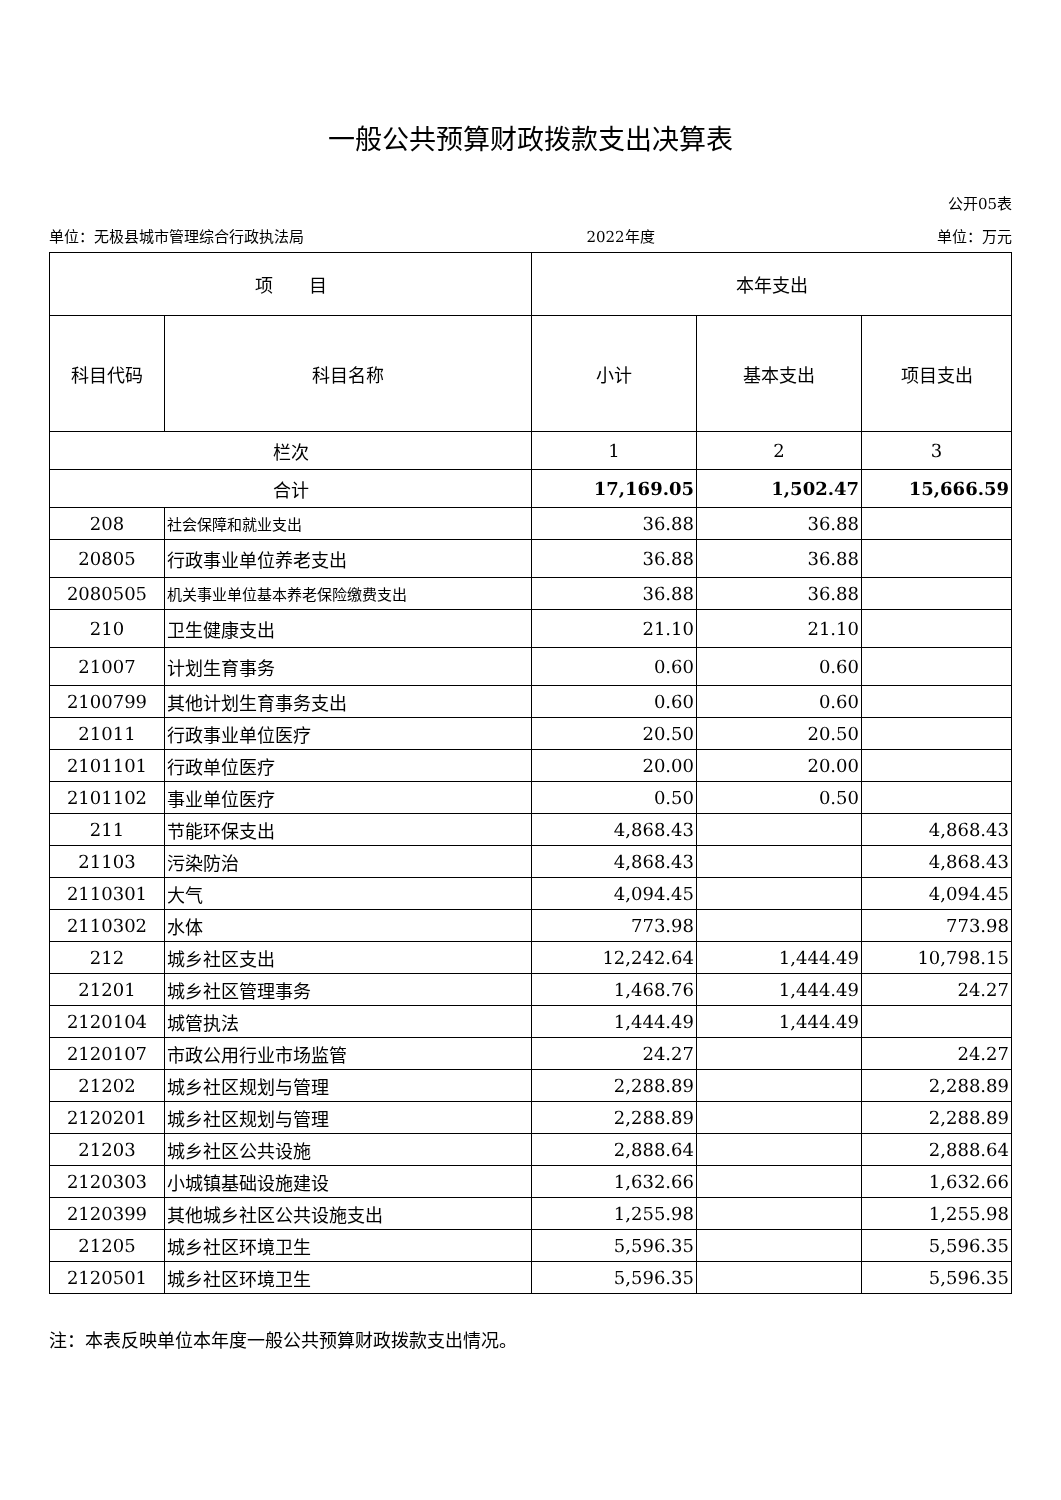一般公共预算财政拨款支出决算表
公开05表
单位：无极县城市管理综合行政执法局 2022年度 单位：万元
| 项 目 | | 本年支出 | | |
| --- | --- | --- | --- | --- |
| 科目代码 | 科目名称 | 小计 | 基本支出 | 项目支出 |
| 栏次 | | 1 | 2 | 3 |
| 合计 | | 17,169.05 | 1,502.47 | 15,666.59 |
| 208 | 社会保障和就业支出 | 36.88 | 36.88 | |
| 20805 | 行政事业单位养老支出 | 36.88 | 36.88 | |
| 2080505 | 机关事业单位基本养老保险缴费支出 | 36.88 | 36.88 | |
| 210 | 卫生健康支出 | 21.10 | 21.10 | |
| 21007 | 计划生育事务 | 0.60 | 0.60 | |
| 2100799 | 其他计划生育事务支出 | 0.60 | 0.60 | |
| 21011 | 行政事业单位医疗 | 20.50 | 20.50 | |
| 2101101 | 行政单位医疗 | 20.00 | 20.00 | |
| 2101102 | 事业单位医疗 | 0.50 | 0.50 | |
| 211 | 节能环保支出 | 4,868.43 | | 4,868.43 |
| 21103 | 污染防治 | 4,868.43 | | 4,868.43 |
| 2110301 | 大气 | 4,094.45 | | 4,094.45 |
| 2110302 | 水体 | 773.98 | | 773.98 |
| 212 | 城乡社区支出 | 12,242.64 | 1,444.49 | 10,798.15 |
| 21201 | 城乡社区管理事务 | 1,468.76 | 1,444.49 | 24.27 |
| 2120104 | 城管执法 | 1,444.49 | 1,444.49 | |
| 2120107 | 市政公用行业市场监管 | 24.27 | | 24.27 |
| 21202 | 城乡社区规划与管理 | 2,288.89 | | 2,288.89 |
| 2120201 | 城乡社区规划与管理 | 2,288.89 | | 2,288.89 |
| 21203 | 城乡社区公共设施 | 2,888.64 | | 2,888.64 |
| 2120303 | 小城镇基础设施建设 | 1,632.66 | | 1,632.66 |
| 2120399 | 其他城乡社区公共设施支出 | 1,255.98 | | 1,255.98 |
| 21205 | 城乡社区环境卫生 | 5,596.35 | | 5,596.35 |
| 2120501 | 城乡社区环境卫生 | 5,596.35 | | 5,596.35 |
注：本表反映单位本年度一般公共预算财政拨款支出情况。